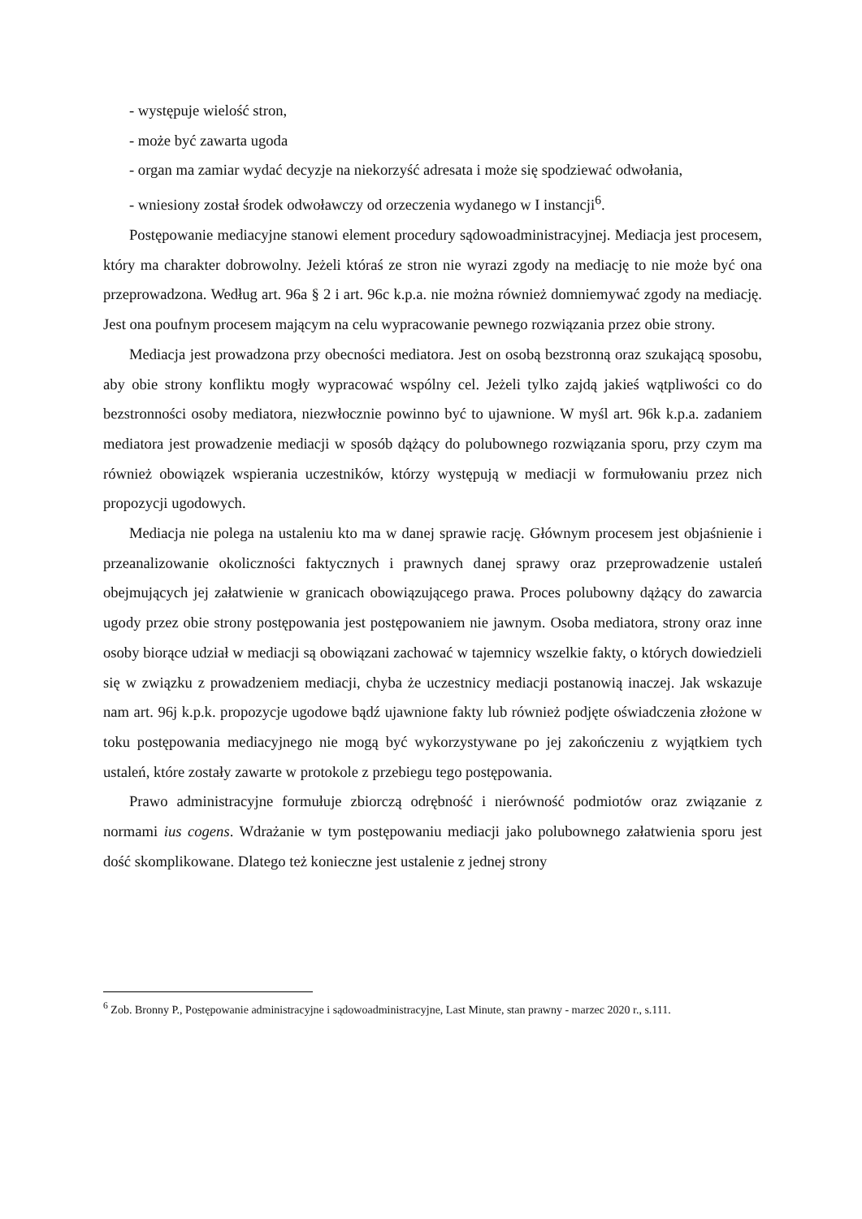- występuje wielość stron,
- może być zawarta ugoda
- organ ma zamiar wydać decyzje na niekorzyść adresata i może się spodziewać odwołania,
- wniesiony został środek odwoławczy od orzeczenia wydanego w I instancji<sup>6</sup>.
Postępowanie mediacyjne stanowi element procedury sądowoadministracyjnej. Mediacja jest procesem, który ma charakter dobrowolny. Jeżeli któraś ze stron nie wyrazi zgody na mediację to nie może być ona przeprowadzona. Według art. 96a § 2 i art. 96c k.p.a. nie można również domniemywać zgody na mediację. Jest ona poufnym procesem mającym na celu wypracowanie pewnego rozwiązania przez obie strony.
Mediacja jest prowadzona przy obecności mediatora. Jest on osobą bezstronną oraz szukającą sposobu, aby obie strony konfliktu mogły wypracować wspólny cel. Jeżeli tylko zajdą jakieś wątpliwości co do bezstronności osoby mediatora, niezwłocznie powinno być to ujawnione. W myśl art. 96k k.p.a. zadaniem mediatora jest prowadzenie mediacji w sposób dążący do polubownego rozwiązania sporu, przy czym ma również obowiązek wspierania uczestników, którzy występują w mediacji w formułowaniu przez nich propozycji ugodowych.
Mediacja nie polega na ustaleniu kto ma w danej sprawie rację. Głównym procesem jest objaśnienie i przeanalizowanie okoliczności faktycznych i prawnych danej sprawy oraz przeprowadzenie ustaleń obejmujących jej załatwienie w granicach obowiązującego prawa. Proces polubowny dążący do zawarcia ugody przez obie strony postępowania jest postępowaniem nie jawnym. Osoba mediatora, strony oraz inne osoby biorące udział w mediacji są obowiązani zachować w tajemnicy wszelkie fakty, o których dowiedzieli się w związku z prowadzeniem mediacji, chyba że uczestnicy mediacji postanowią inaczej. Jak wskazuje nam art. 96j k.p.k. propozycje ugodowe bądź ujawnione fakty lub również podjęte oświadczenia złożone w toku postępowania mediacyjnego nie mogą być wykorzystywane po jej zakończeniu z wyjątkiem tych ustaleń, które zostały zawarte w protokole z przebiegu tego postępowania.
Prawo administracyjne formułuje zbiorczą odrębność i nierówność podmiotów oraz związanie z normami ius cogens. Wdrażanie w tym postępowaniu mediacji jako polubownego załatwienia sporu jest dość skomplikowane. Dlatego też konieczne jest ustalenie z jednej strony
<sup>6</sup> Zob. Bronny P., Postępowanie administracyjne i sądowoadministracyjne, Last Minute, stan prawny - marzec 2020 r., s.111.